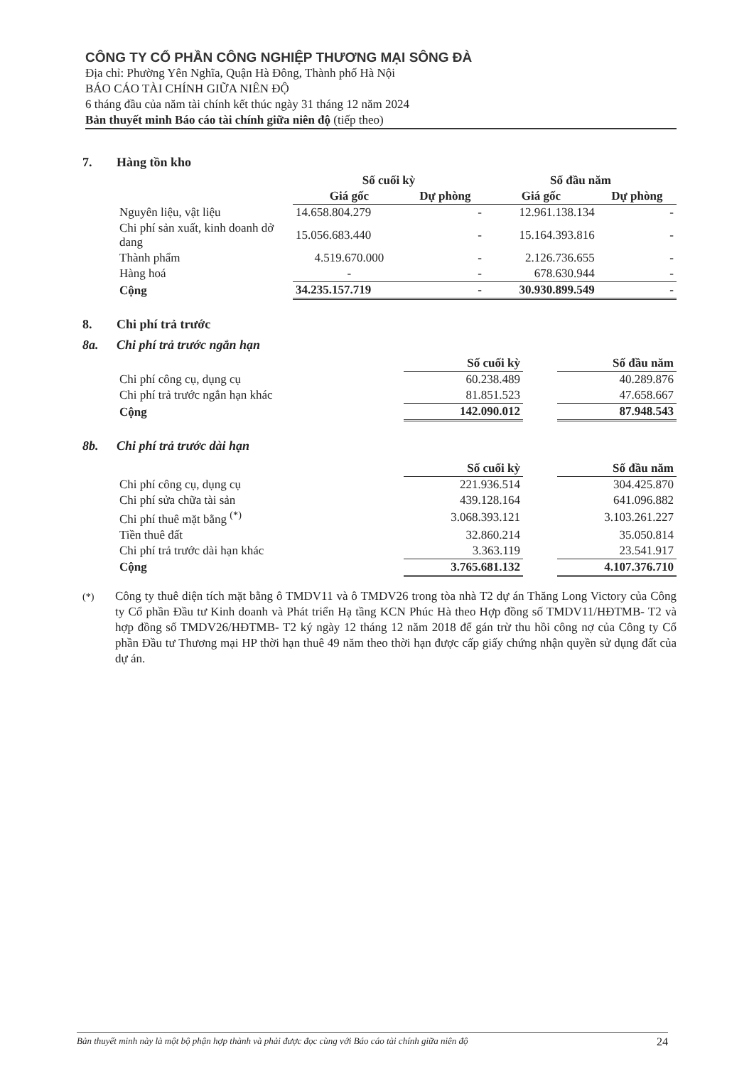CÔNG TY CỔ PHẦN CÔNG NGHIỆP THƯƠNG MẠI SÔNG ĐÀ
Địa chỉ: Phường Yên Nghĩa, Quận Hà Đông, Thành phố Hà Nội
BÁO CÁO TÀI CHÍNH GIỮA NIÊN ĐỘ
6 tháng đầu của năm tài chính kết thúc ngày 31 tháng 12 năm 2024
Bản thuyết minh Báo cáo tài chính giữa niên độ (tiếp theo)
7. Hàng tồn kho
| | Số cuối kỳ | | Số đầu năm | |
| --- | --- | --- | --- | --- |
| | Giá gốc | Dự phòng | Giá gốc | Dự phòng |
| Nguyên liệu, vật liệu | 14.658.804.279 | - | 12.961.138.134 | - |
| Chi phí sản xuất, kinh doanh dở dang | 15.056.683.440 | - | 15.164.393.816 | - |
| Thành phẩm | 4.519.670.000 | - | 2.126.736.655 | - |
| Hàng hoá | - | - | 678.630.944 | - |
| Cộng | 34.235.157.719 | - | 30.930.899.549 | - |
8. Chi phí trả trước
8a. Chi phí trả trước ngắn hạn
| | Số cuối kỳ | | Số đầu năm |
| --- | --- | --- | --- |
| Chi phí công cụ, dụng cụ | 60.238.489 | | 40.289.876 |
| Chi phí trả trước ngắn hạn khác | 81.851.523 | | 47.658.667 |
| Cộng | 142.090.012 | | 87.948.543 |
8b. Chi phí trả trước dài hạn
| | Số cuối kỳ | | Số đầu năm |
| --- | --- | --- | --- |
| Chi phí công cụ, dụng cụ | 221.936.514 | | 304.425.870 |
| Chi phí sửa chữa tài sản | 439.128.164 | | 641.096.882 |
| Chi phí thuê mặt bằng <sup>(*)</sup> | 3.068.393.121 | | 3.103.261.227 |
| Tiền thuê đất | 32.860.214 | | 35.050.814 |
| Chi phí trả trước dài hạn khác | 3.363.119 | | 23.541.917 |
| Cộng | 3.765.681.132 | | 4.107.376.710 |
<sup>(*)</sup> Công ty thuê diện tích mặt bằng ô TMDV11 và ô TMDV26 trong tòa nhà T2 dự án Thăng Long Victory của Công ty Cổ phần Đầu tư Kinh doanh và Phát triển Hạ tầng KCN Phúc Hà theo Hợp đồng số TMDV11/HĐTMB- T2 và hợp đồng số TMDV26/HĐTMB- T2 ký ngày 12 tháng 12 năm 2018 để gán trừ thu hồi công nợ của Công ty Cổ phần Đầu tư Thương mại HP thời hạn thuê 49 năm theo thời hạn được cấp giấy chứng nhận quyền sử dụng đất của dự án.
Bản thuyết minh này là một bộ phận hợp thành và phải được đọc cùng với Báo cáo tài chính giữa niên độ 24